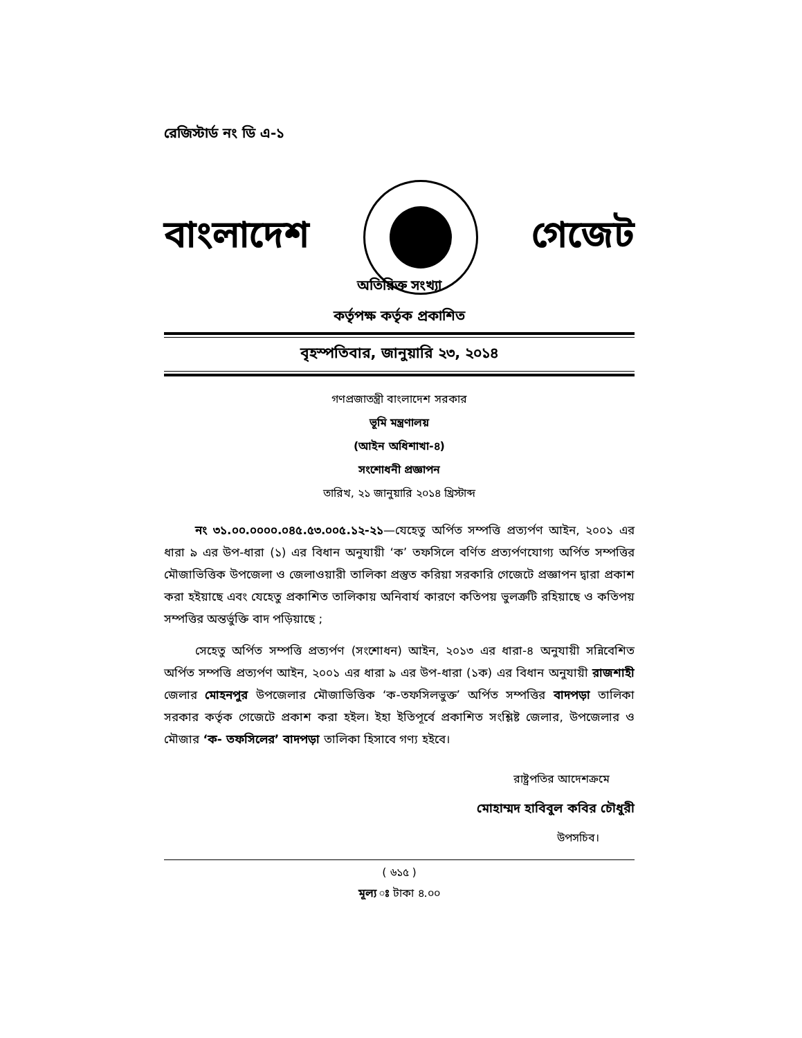রেজিস্টার্ড নং ডি এ-১
বাংলাদেশ গেজেট
অতিরিক্ত সংখ্যা
কর্তৃপক্ষ কর্তৃক প্রকাশিত
বৃহস্পতিবার, জানুয়ারি ২৩, ২০১৪
গণপ্রজাতন্ত্রী বাংলাদেশ সরকার
ভূমি মন্ত্রণালয়
(আইন অধিশাখা-৪)
সংশোধনী প্রজ্ঞাপন
তারিখ, ২১ জানুয়ারি ২০১৪ খ্রিস্টাব্দ
নং ৩১.০০.০০০০.০৪৫.৫৩.০০৫.১২-২১—যেহেতু অর্পিত সম্পত্তি প্রত্যর্পণ আইন, ২০০১ এর ধারা ৯ এর উপ-ধারা (১) এর বিধান অনুযায়ী ‘ক’ তফসিলে বর্ণিত প্রত্যর্পণযোগ্য অর্পিত সম্পত্তির মৌজাভিত্তিক উপজেলা ও জেলাওয়ারী তালিকা প্রস্তুত করিয়া সরকারি গেজেটে প্রজ্ঞাপন দ্বারা প্রকাশ করা হইয়াছে এবং যেহেতু প্রকাশিত তালিকায় অনিবার্য কারণে কতিপয় ভুলত্রুটি রহিয়াছে ও কতিপয় সম্পত্তির অন্তর্ভুক্তি বাদ পড়িয়াছে ;
সেহেতু অর্পিত সম্পত্তি প্রত্যর্পণ (সংশোধন) আইন, ২০১৩ এর ধারা-৪ অনুযায়ী সন্নিবেশিত অর্পিত সম্পত্তি প্রত্যর্পণ আইন, ২০০১ এর ধারা ৯ এর উপ-ধারা (১ক) এর বিধান অনুযায়ী রাজশাহী জেলার মোহনপুর উপজেলার মৌজাভিত্তিক ‘ক-তফসিলভুক্ত’ অর্পিত সম্পত্তির বাদপড়া তালিকা সরকার কর্তৃক গেজেটে প্রকাশ করা হইল। ইহা ইতিপূর্বে প্রকাশিত সংশ্লিষ্ট জেলার, উপজেলার ও মৌজার ‘ক- তফসিলের’ বাদপড়া তালিকা হিসাবে গণ্য হইবে।
রাষ্ট্রপতির আদেশক্রমে
মোহাম্মদ হাবিবুল কবির চৌধুরী
উপসচিব।
( ৬১৫ )
মূল্য ঃ টাকা ৪.০০